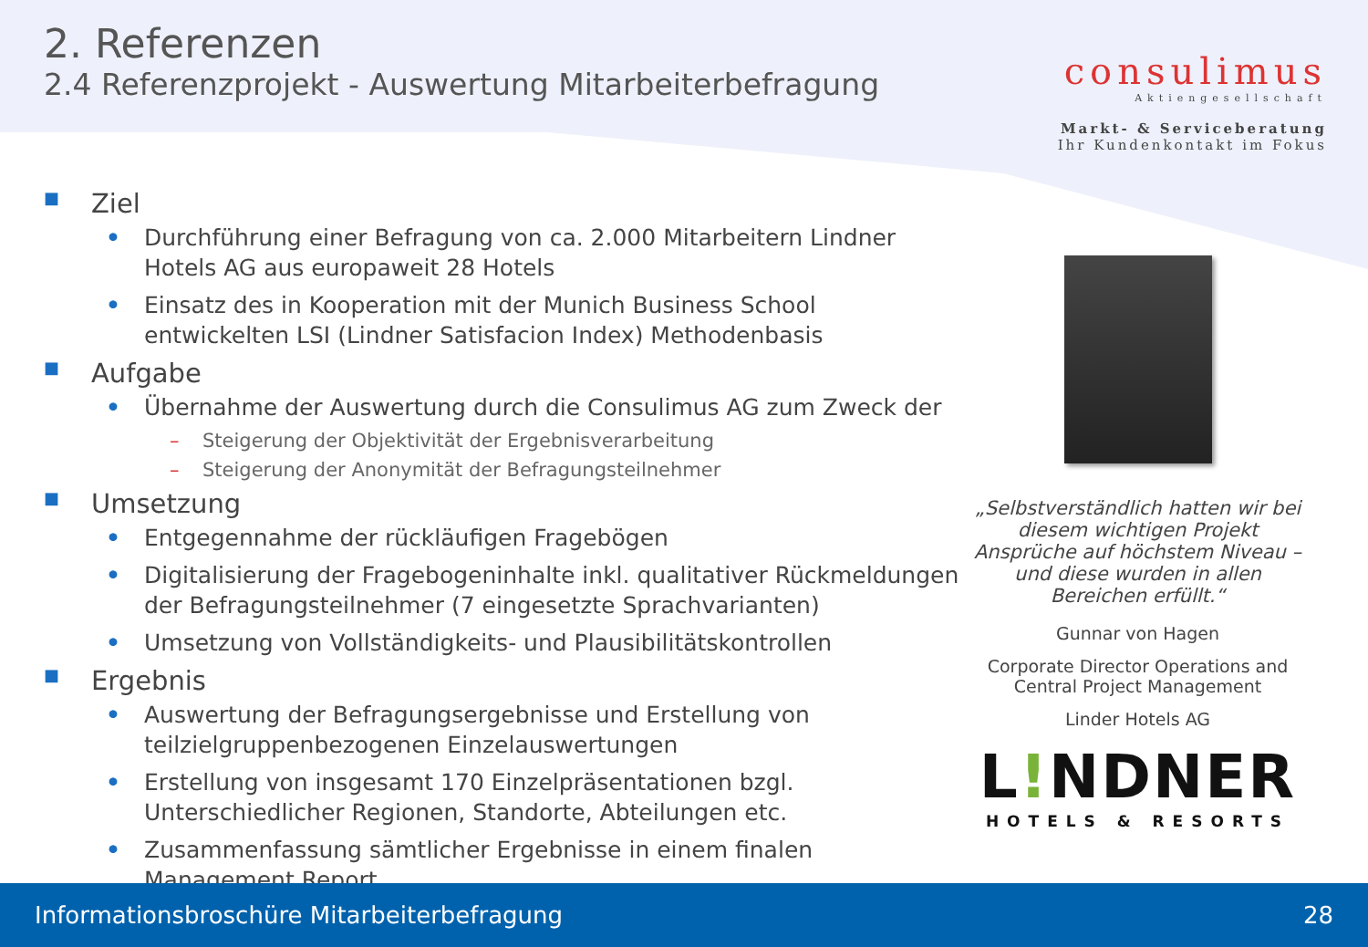2. Referenzen
2.4 Referenzprojekt - Auswertung Mitarbeiterbefragung
consulimus
Aktiengesellschaft
Markt- & Serviceberatung
Ihr Kundenkontakt im Fokus
■ Ziel
• Durchführung einer Befragung von ca. 2.000 Mitarbeitern Lindner Hotels AG aus europaweit 28 Hotels
• Einsatz des in Kooperation mit der Munich Business School entwickelten LSI (Lindner Satisfacion Index) Methodenbasis
■ Aufgabe
• Übernahme der Auswertung durch die Consulimus AG zum Zweck der
– Steigerung der Objektivität der Ergebnisverarbeitung
– Steigerung der Anonymität der Befragungsteilnehmer
■ Umsetzung
• Entgegennahme der rückläufigen Fragebögen
• Digitalisierung der Fragebogeninhalte inkl. qualitativer Rückmeldungen der Befragungsteilnehmer (7 eingesetzte Sprachvarianten)
• Umsetzung von Vollständigkeits- und Plausibilitätskontrollen
■ Ergebnis
• Auswertung der Befragungsergebnisse und Erstellung von teilzielgruppenbezogenen Einzelauswertungen
• Erstellung von insgesamt 170 Einzelpräsentationen bzgl. Unterschiedlicher Regionen, Standorte, Abteilungen etc.
• Zusammenfassung sämtlicher Ergebnisse in einem finalen Management Report
„Selbstverständlich hatten wir bei diesem wichtigen Projekt Ansprüche auf höchstem Niveau – und diese wurden in allen Bereichen erfüllt.“
Gunnar von Hagen
Corporate Director Operations and Central Project Management
Linder Hotels AG
L!NDNER
HOTELS & RESORTS
Informationsbroschüre Mitarbeiterbefragung 28